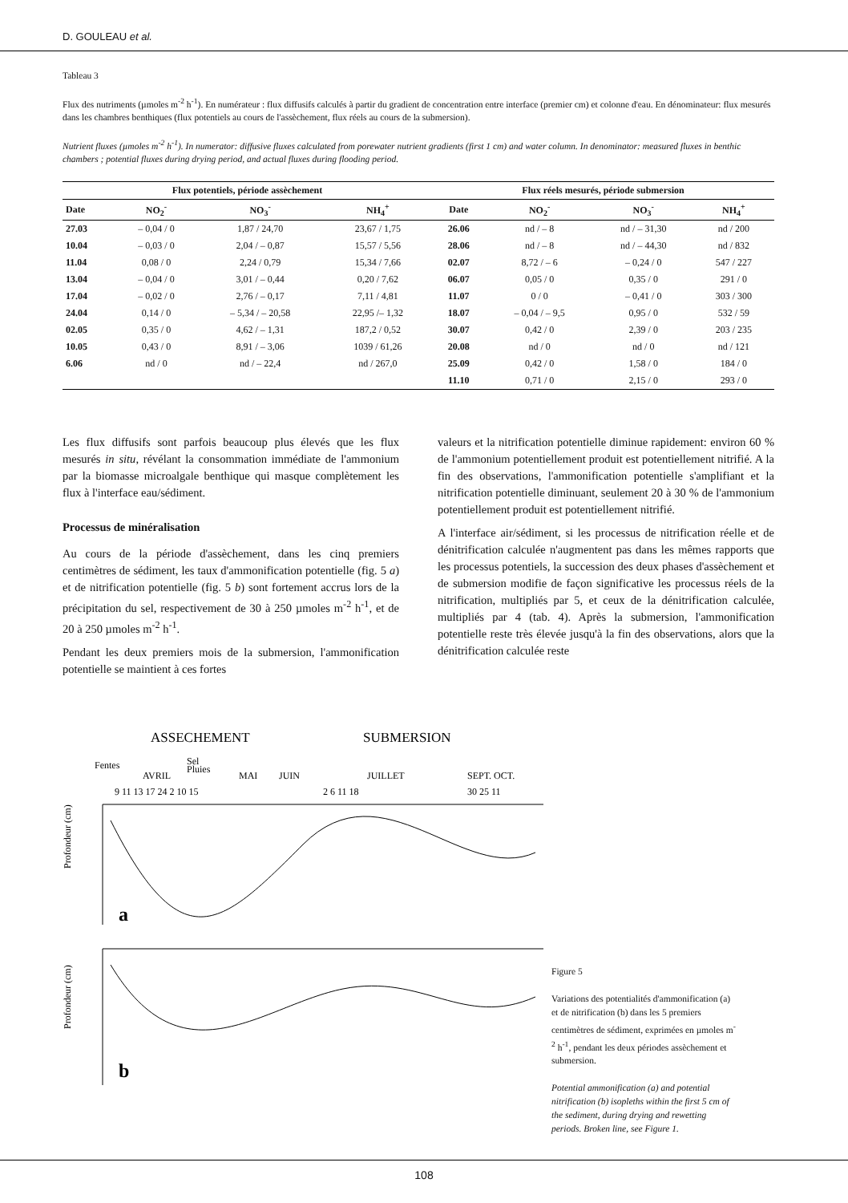D. GOULEAU et al.
Tableau 3
Flux des nutriments (µmoles m<sup>-2</sup> h<sup>-1</sup>). En numérateur : flux diffusifs calculés à partir du gradient de concentration entre interface (premier cm) et colonne d'eau. En dénominateur: flux mesurés dans les chambres benthiques (flux potentiels au cours de l'assèchement, flux réels au cours de la submersion).
Nutrient fluxes (µmoles m<sup>-2</sup> h<sup>-1</sup>). In numerator: diffusive fluxes calculated from porewater nutrient gradients (first 1 cm) and water column. In denominator: measured fluxes in benthic chambers ; potential fluxes during drying period, and actual fluxes during flooding period.
| Flux potentiels, période assèchement | | | | Flux réels mesurés, période submersion | | | |
| --- | --- | --- | --- | --- | --- | --- | --- |
| Date | NO<sub>2</sub><sup>-</sup> | NO<sub>3</sub><sup>-</sup> | NH<sub>4</sub><sup>+</sup> | Date | NO<sub>2</sub><sup>-</sup> | NO<sub>3</sub><sup>-</sup> | NH<sub>4</sub><sup>+</sup> |
| 27.03 | – 0,04 / 0 | 1,87 / 24,70 | 23,67 / 1,75 | 26.06 | nd / – 8 | nd / – 31,30 | nd / 200 |
| 10.04 | – 0,03 / 0 | 2,04 / – 0,87 | 15,57 / 5,56 | 28.06 | nd / – 8 | nd / – 44,30 | nd / 832 |
| 11.04 | 0,08 / 0 | 2,24 / 0,79 | 15,34 / 7,66 | 02.07 | 8,72 / – 6 | – 0,24 / 0 | 547 / 227 |
| 13.04 | – 0,04 / 0 | 3,01 / – 0,44 | 0,20 / 7,62 | 06.07 | 0,05 / 0 | 0,35 / 0 | 291 / 0 |
| 17.04 | – 0,02 / 0 | 2,76 / – 0,17 | 7,11 / 4,81 | 11.07 | 0 / 0 | – 0,41 / 0 | 303 / 300 |
| 24.04 | 0,14 / 0 | – 5,34 / – 20,58 | 22,95 /– 1,32 | 18.07 | – 0,04 / – 9,5 | 0,95 / 0 | 532 / 59 |
| 02.05 | 0,35 / 0 | 4,62 / – 1,31 | 187,2 / 0,52 | 30.07 | 0,42 / 0 | 2,39 / 0 | 203 / 235 |
| 10.05 | 0,43 / 0 | 8,91 / – 3,06 | 1039 / 61,26 | 20.08 | nd / 0 | nd / 0 | nd / 121 |
| 6.06 | nd / 0 | nd / – 22,4 | nd / 267,0 | 25.09 | 0,42 / 0 | 1,58 / 0 | 184 / 0 |
| | | | | 11.10 | 0,71 / 0 | 2,15 / 0 | 293 / 0 |
Les flux diffusifs sont parfois beaucoup plus élevés que les flux mesurés in situ, révélant la consommation immédiate de l'ammonium par la biomasse microalgale benthique qui masque complètement les flux à l'interface eau/sédiment.
Processus de minéralisation
Au cours de la période d'assèchement, dans les cinq premiers centimètres de sédiment, les taux d'ammonification potentielle (fig. 5 a) et de nitrification potentielle (fig. 5 b) sont fortement accrus lors de la précipitation du sel, respectivement de 30 à 250 µmoles m<sup>-2</sup> h<sup>-1</sup>, et de 20 à 250 µmoles m<sup>-2</sup> h<sup>-1</sup>.
Pendant les deux premiers mois de la submersion, l'ammonification potentielle se maintient à ces fortes
valeurs et la nitrification potentielle diminue rapidement: environ 60 % de l'ammonium potentiellement produit est potentiellement nitrifié. A la fin des observations, l'ammonification potentielle s'amplifiant et la nitrification potentielle diminuant, seulement 20 à 30 % de l'ammonium potentiellement produit est potentiellement nitrifié.
A l'interface air/sédiment, si les processus de nitrification réelle et de dénitrification calculée n'augmentent pas dans les mêmes rapports que les processus potentiels, la succession des deux phases d'assèchement et de submersion modifie de façon significative les processus réels de la nitrification, multipliés par 5, et ceux de la dénitrification calculée, multipliés par 4 (tab. 4). Après la submersion, l'ammonification potentielle reste très élevée jusqu'à la fin des observations, alors que la dénitrification calculée reste
ASSECHEMENT
SUBMERSION
Fentes
Sel
Pluies
AVRIL
MAI
JUIN
JUILLET
SEPT. OCT.
9 11 13 17 24 2 10 15
2 6 11 18
30 25 11
a
Profondeur (cm)
b
Profondeur (cm)
Figure 5
Variations des potentialités d'ammonification (a) et de nitrification (b) dans les 5 premiers centimètres de sédiment, exprimées en µmoles m<sup>-2</sup> h<sup>-1</sup>, pendant les deux périodes assèchement et submersion.
Potential ammonification (a) and potential nitrification (b) isopleths within the first 5 cm of the sediment, during drying and rewetting periods. Broken line, see Figure 1.
108